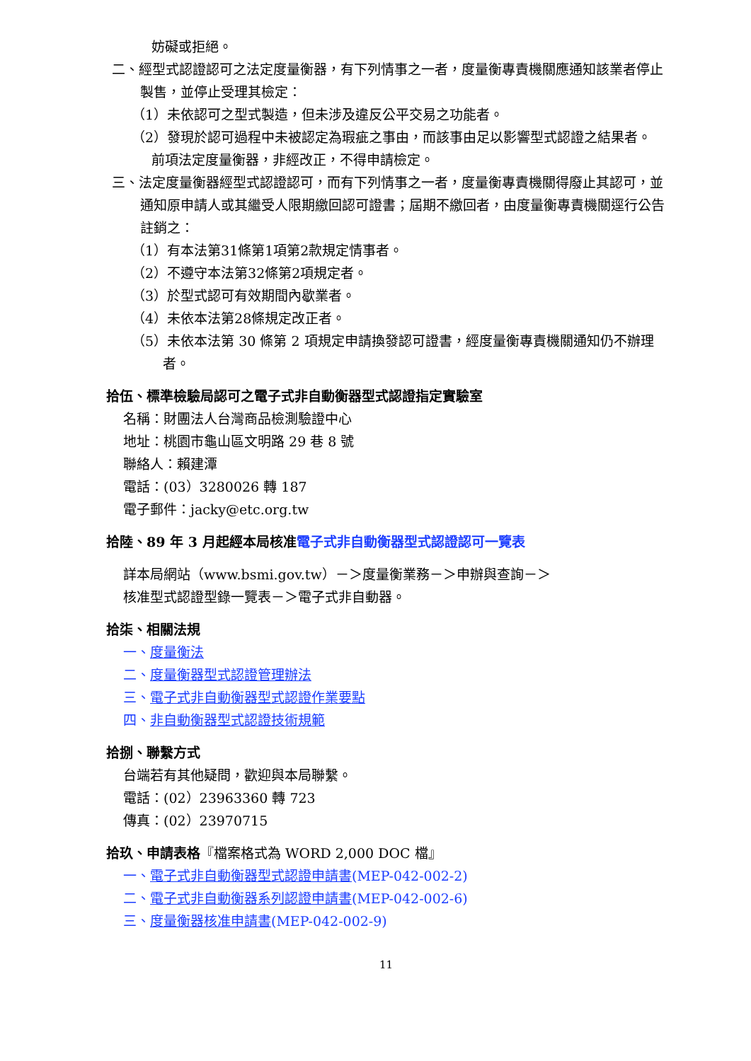妨礙或拒絕。
二、經型式認證認可之法定度量衡器，有下列情事之一者，度量衡專責機關應通知該業者停止製售，並停止受理其檢定：
（1）未依認可之型式製造，但未涉及違反公平交易之功能者。
（2）發現於認可過程中未被認定為瑕疵之事由，而該事由足以影響型式認證之結果者。
前項法定度量衡器，非經改正，不得申請檢定。
三、法定度量衡器經型式認證認可，而有下列情事之一者，度量衡專責機關得廢止其認可，並通知原申請人或其繼受人限期繳回認可證書；屆期不繳回者，由度量衡專責機關逕行公告註銷之：
（1）有本法第31條第1項第2款規定情事者。
（2）不遵守本法第32條第2項規定者。
（3）於型式認可有效期間內歇業者。
（4）未依本法第28條規定改正者。
（5）未依本法第 30 條第 2 項規定申請換發認可證書，經度量衡專責機關通知仍不辦理者。
拾伍、標準檢驗局認可之電子式非自動衡器型式認證指定實驗室
名稱：財團法人台灣商品檢測驗證中心
地址：桃園市龜山區文明路 29 巷 8 號
聯絡人：賴建潭
電話：(03）3280026 轉 187
電子郵件：jacky@etc.org.tw
拾陸、89 年 3 月起經本局核准電子式非自動衡器型式認證認可一覽表
詳本局網站（www.bsmi.gov.tw）－＞度量衡業務－＞申辦與查詢－＞
核准型式認證型錄一覽表－＞電子式非自動器。
拾柒、相關法規
一、度量衡法
二、度量衡器型式認證管理辦法
三、電子式非自動衡器型式認證作業要點
四、非自動衡器型式認證技術規範
拾捌、聯繫方式
台端若有其他疑問，歡迎與本局聯繫。
電話：(02）23963360 轉 723
傳真：(02）23970715
拾玖、申請表格『檔案格式為 WORD 2,000 DOC 檔』
一、電子式非自動衡器型式認證申請書(MEP-042-002-2)
二、電子式非自動衡器系列認證申請書(MEP-042-002-6)
三、度量衡器核准申請書(MEP-042-002-9)
11